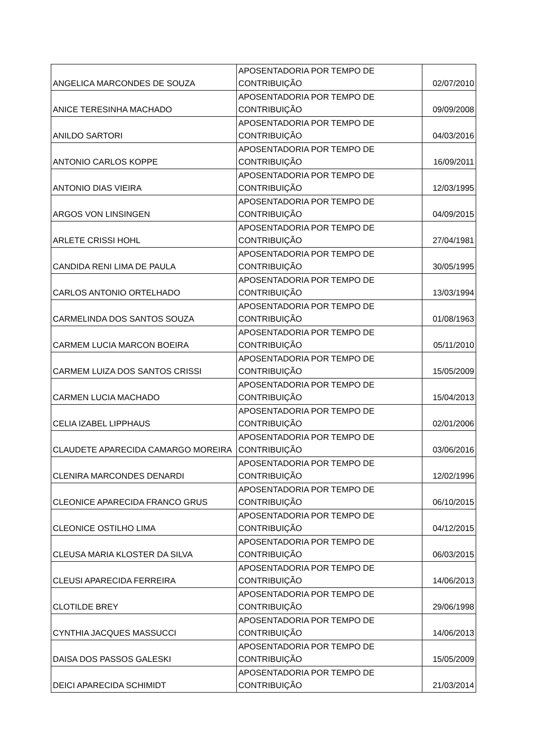| ANGELICA MARCONDES DE SOUZA | APOSENTADORIA POR TEMPO DE CONTRIBUIÇÃO | 02/07/2010 |
| ANICE TERESINHA MACHADO | APOSENTADORIA POR TEMPO DE CONTRIBUIÇÃO | 09/09/2008 |
| ANILDO SARTORI | APOSENTADORIA POR TEMPO DE CONTRIBUIÇÃO | 04/03/2016 |
| ANTONIO CARLOS KOPPE | APOSENTADORIA POR TEMPO DE CONTRIBUIÇÃO | 16/09/2011 |
| ANTONIO DIAS VIEIRA | APOSENTADORIA POR TEMPO DE CONTRIBUIÇÃO | 12/03/1995 |
| ARGOS VON LINSINGEN | APOSENTADORIA POR TEMPO DE CONTRIBUIÇÃO | 04/09/2015 |
| ARLETE CRISSI HOHL | APOSENTADORIA POR TEMPO DE CONTRIBUIÇÃO | 27/04/1981 |
| CANDIDA RENI LIMA DE PAULA | APOSENTADORIA POR TEMPO DE CONTRIBUIÇÃO | 30/05/1995 |
| CARLOS ANTONIO ORTELHADO | APOSENTADORIA POR TEMPO DE CONTRIBUIÇÃO | 13/03/1994 |
| CARMELINDA DOS SANTOS SOUZA | APOSENTADORIA POR TEMPO DE CONTRIBUIÇÃO | 01/08/1963 |
| CARMEM LUCIA MARCON BOEIRA | APOSENTADORIA POR TEMPO DE CONTRIBUIÇÃO | 05/11/2010 |
| CARMEM LUIZA DOS SANTOS CRISSI | APOSENTADORIA POR TEMPO DE CONTRIBUIÇÃO | 15/05/2009 |
| CARMEN LUCIA MACHADO | APOSENTADORIA POR TEMPO DE CONTRIBUIÇÃO | 15/04/2013 |
| CELIA IZABEL LIPPHAUS | APOSENTADORIA POR TEMPO DE CONTRIBUIÇÃO | 02/01/2006 |
| CLAUDETE APARECIDA CAMARGO MOREIRA | APOSENTADORIA POR TEMPO DE CONTRIBUIÇÃO | 03/06/2016 |
| CLENIRA MARCONDES DENARDI | APOSENTADORIA POR TEMPO DE CONTRIBUIÇÃO | 12/02/1996 |
| CLEONICE APARECIDA FRANCO GRUS | APOSENTADORIA POR TEMPO DE CONTRIBUIÇÃO | 06/10/2015 |
| CLEONICE OSTILHO LIMA | APOSENTADORIA POR TEMPO DE CONTRIBUIÇÃO | 04/12/2015 |
| CLEUSA MARIA KLOSTER DA SILVA | APOSENTADORIA POR TEMPO DE CONTRIBUIÇÃO | 06/03/2015 |
| CLEUSI APARECIDA FERREIRA | APOSENTADORIA POR TEMPO DE CONTRIBUIÇÃO | 14/06/2013 |
| CLOTILDE BREY | APOSENTADORIA POR TEMPO DE CONTRIBUIÇÃO | 29/06/1998 |
| CYNTHIA JACQUES MASSUCCI | APOSENTADORIA POR TEMPO DE CONTRIBUIÇÃO | 14/06/2013 |
| DAISA DOS PASSOS GALESKI | APOSENTADORIA POR TEMPO DE CONTRIBUIÇÃO | 15/05/2009 |
| DEICI APARECIDA SCHIMIDT | APOSENTADORIA POR TEMPO DE CONTRIBUIÇÃO | 21/03/2014 |